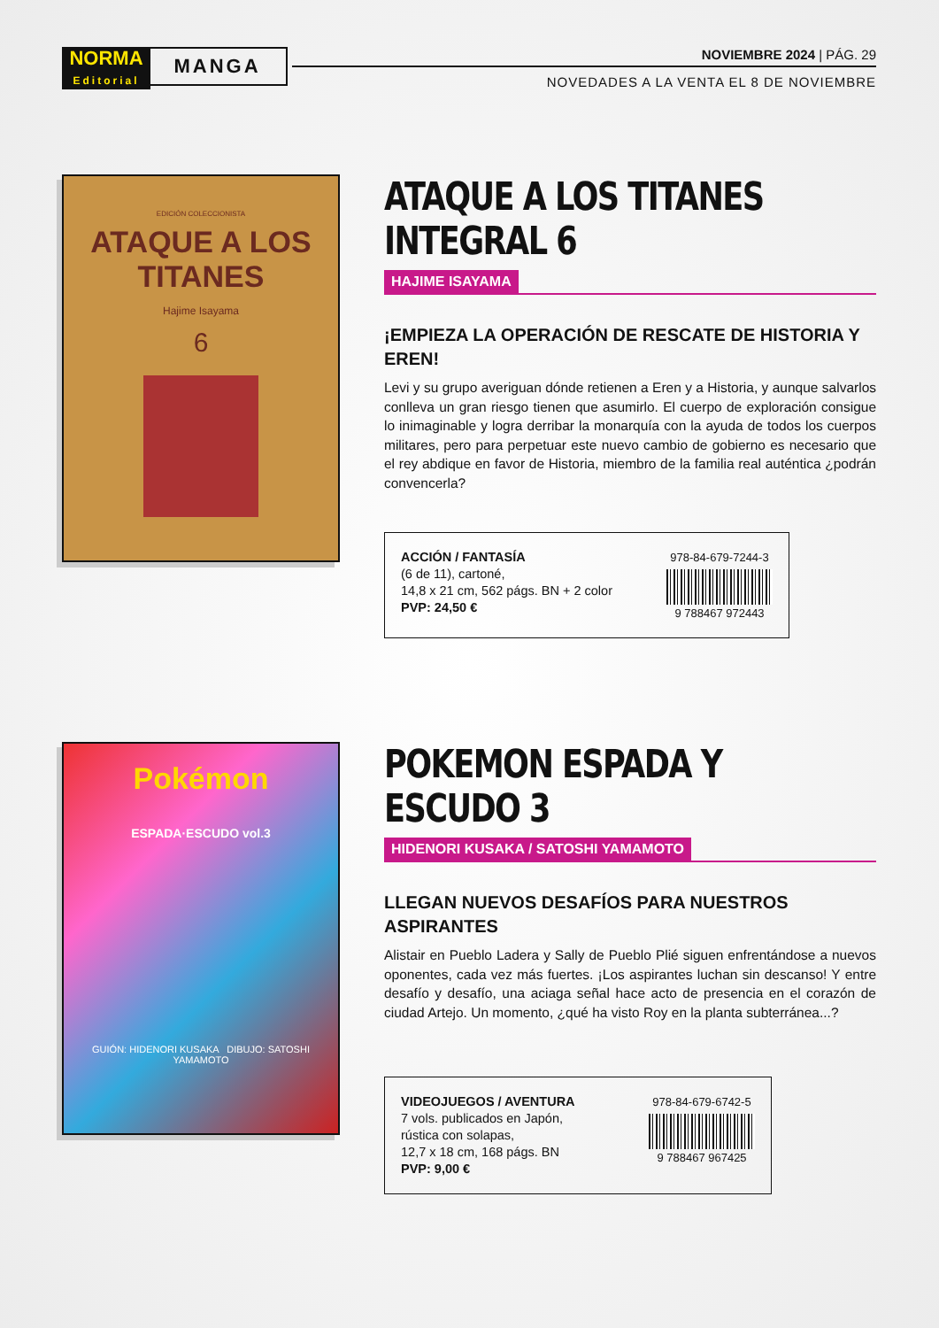NORMA
Editorial MANGA
NOVIEMBRE 2024 | PÁG. 29
NOVEDADES A LA VENTA EL 8 DE NOVIEMBRE
EDICIÓN COLECCIONISTA
ATAQUE A LOS TITANES
Hajime Isayama
6
ATAQUE A LOS TITANES
INTEGRAL 6
HAJIME ISAYAMA
¡EMPIEZA LA OPERACIÓN DE RESCATE DE HISTORIA Y EREN!
Levi y su grupo averiguan dónde retienen a Eren y a Historia, y aunque salvarlos conlleva un gran riesgo tienen que asumirlo. El cuerpo de exploración consigue lo inimaginable y logra derribar la monarquía con la ayuda de todos los cuerpos militares, pero para perpetuar este nuevo cambio de gobierno es necesario que el rey abdique en favor de Historia, miembro de la familia real auténtica ¿podrán convencerla?
ACCIÓN / FANTASÍA
(6 de 11), cartoné,
14,8 x 21 cm, 562 págs. BN + 2 color
PVP: 24,50 €
978-84-679-7244-3
9 788467 972443
Pokémon
ESPADA·ESCUDO vol.3
GUIÓN: HIDENORI KUSAKA DIBUJO: SATOSHI YAMAMOTO
POKEMON ESPADA Y ESCUDO 3
HIDENORI KUSAKA / SATOSHI YAMAMOTO
LLEGAN NUEVOS DESAFÍOS PARA NUESTROS ASPIRANTES
Alistair en Pueblo Ladera y Sally de Pueblo Plié siguen enfrentándose a nuevos oponentes, cada vez más fuertes. ¡Los aspirantes luchan sin descanso! Y entre desafío y desafío, una aciaga señal hace acto de presencia en el corazón de ciudad Artejo. Un momento, ¿qué ha visto Roy en la planta subterránea...?
VIDEOJUEGOS / AVENTURA
7 vols. publicados en Japón,
rústica con solapas,
12,7 x 18 cm, 168 págs. BN
PVP: 9,00 €
978-84-679-6742-5
9 788467 967425